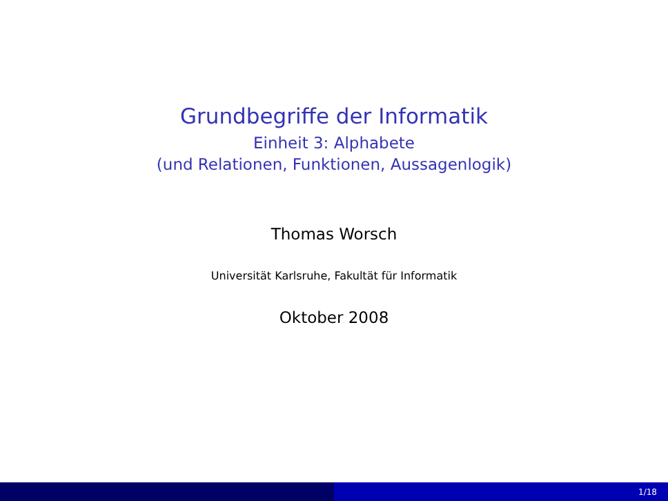Grundbegriffe der Informatik
Einheit 3: Alphabete
(und Relationen, Funktionen, Aussagenlogik)
Thomas Worsch
Universität Karlsruhe, Fakultät für Informatik
Oktober 2008
1/18